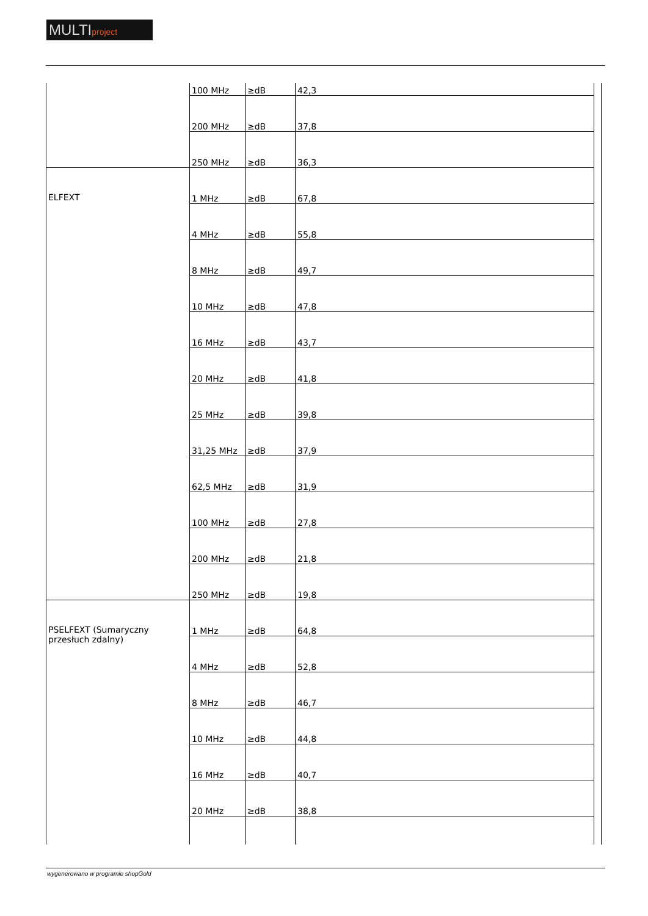MULTIproject
| | 100 MHz | ≥dB | 42,3 |
| | 200 MHz | ≥dB | 37,8 |
| | 250 MHz | ≥dB | 36,3 |
| ELFEXT | 1 MHz | ≥dB | 67,8 |
| | 4 MHz | ≥dB | 55,8 |
| | 8 MHz | ≥dB | 49,7 |
| | 10 MHz | ≥dB | 47,8 |
| | 16 MHz | ≥dB | 43,7 |
| | 20 MHz | ≥dB | 41,8 |
| | 25 MHz | ≥dB | 39,8 |
| | 31,25 MHz | ≥dB | 37,9 |
| | 62,5 MHz | ≥dB | 31,9 |
| | 100 MHz | ≥dB | 27,8 |
| | 200 MHz | ≥dB | 21,8 |
| | 250 MHz | ≥dB | 19,8 |
| PSELFEXT (Sumaryczny przesłuch zdalny) | 1 MHz | ≥dB | 64,8 |
| | 4 MHz | ≥dB | 52,8 |
| | 8 MHz | ≥dB | 46,7 |
| | 10 MHz | ≥dB | 44,8 |
| | 16 MHz | ≥dB | 40,7 |
| | 20 MHz | ≥dB | 38,8 |
wygenerowano w programie shopGold